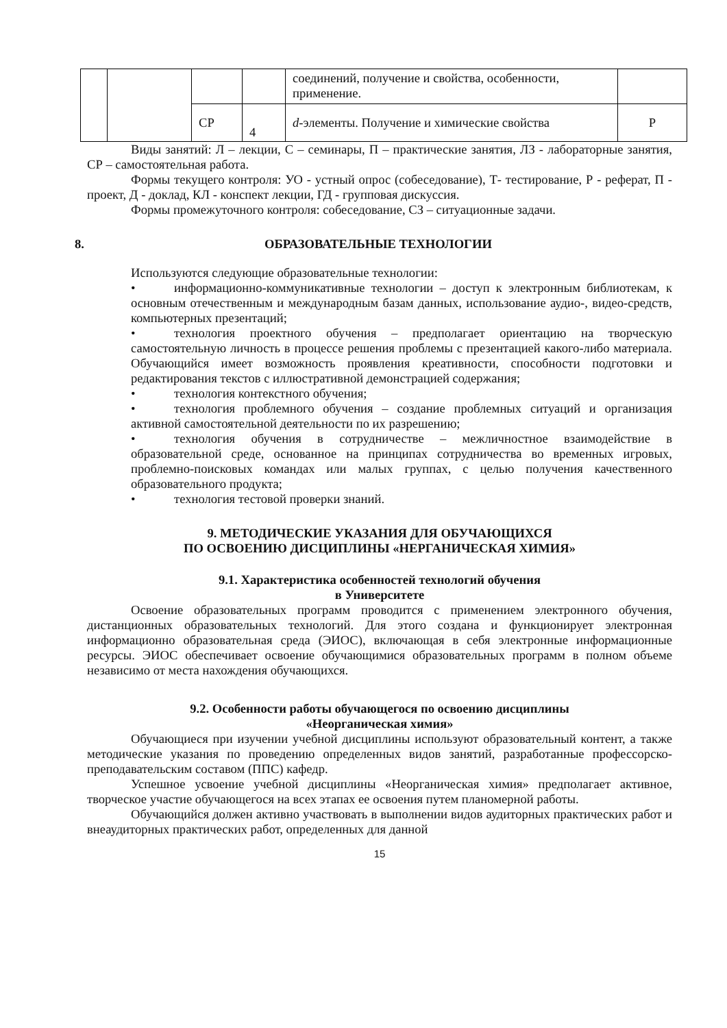| | | | | соединений, получение и свойства, особенности, применение. | |
| | | СР | 4 | d -элементы. Получение и химические свойства | Р |
Виды занятий: Л – лекции, С – семинары, П – практические занятия, ЛЗ - лабораторные занятия, СР – самостоятельная работа.
Формы текущего контроля: УО - устный опрос (собеседование), Т- тестирование, Р - реферат, П - проект, Д - доклад, КЛ - конспект лекции, ГД - групповая дискуссия.
Формы промежуточного контроля: собеседование, СЗ – ситуационные задачи.
8. ОБРАЗОВАТЕЛЬНЫЕ ТЕХНОЛОГИИ
Используются следующие образовательные технологии:
• информационно-коммуникативные технологии – доступ к электронным библиотекам, к основным отечественным и международным базам данных, использование аудио-, видео-средств, компьютерных презентаций;
• технология проектного обучения – предполагает ориентацию на творческую самостоятельную личность в процессе решения проблемы с презентацией какого-либо материала. Обучающийся имеет возможность проявления креативности, способности подготовки и редактирования текстов с иллюстративной демонстрацией содержания;
• технология контекстного обучения;
• технология проблемного обучения – создание проблемных ситуаций и организация активной самостоятельной деятельности по их разрешению;
• технология обучения в сотрудничестве – межличностное взаимодействие в образовательной среде, основанное на принципах сотрудничества во временных игровых, проблемно-поисковых командах или малых группах, с целью получения качественного образовательного продукта;
• технология тестовой проверки знаний.
9. МЕТОДИЧЕСКИЕ УКАЗАНИЯ ДЛЯ ОБУЧАЮЩИХСЯ
ПО ОСВОЕНИЮ ДИСЦИПЛИНЫ «НЕРГАНИЧЕСКАЯ ХИМИЯ»
9.1. Характеристика особенностей технологий обучения
в Университете
Освоение образовательных программ проводится с применением электронного обучения, дистанционных образовательных технологий. Для этого создана и функционирует электронная информационно образовательная среда (ЭИОС), включающая в себя электронные информационные ресурсы. ЭИОС обеспечивает освоение обучающимися образовательных программ в полном объеме независимо от места нахождения обучающихся.
9.2. Особенности работы обучающегося по освоению дисциплины
«Неорганическая химия»
Обучающиеся при изучении учебной дисциплины используют образовательный контент, а также методические указания по проведению определенных видов занятий, разработанные профессорско-преподавательским составом (ППС) кафедр.
Успешное усвоение учебной дисциплины «Неорганическая химия» предполагает активное, творческое участие обучающегося на всех этапах ее освоения путем планомерной работы.
Обучающийся должен активно участвовать в выполнении видов аудиторных практических работ и внеаудиторных практических работ, определенных для данной
15